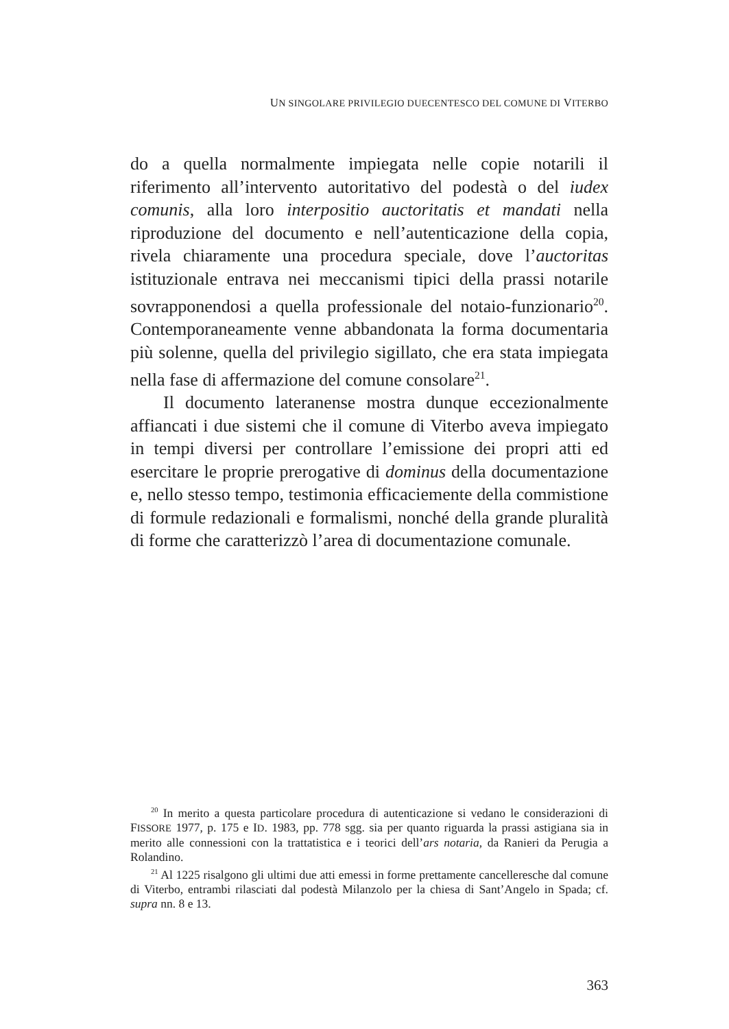UN SINGOLARE PRIVILEGIO DUECENTESCO DEL COMUNE DI VITERBO
do a quella normalmente impiegata nelle copie notarili il riferimento all’intervento autoritativo del podestà o del iudex comunis, alla loro interpositio auctoritatis et mandati nella riproduzione del documento e nell’autenticazione della copia, rivela chiaramente una procedura speciale, dove l’auctoritas istituzionale entrava nei meccanismi tipici della prassi notarile sovrapponendosi a quella professionale del notaio-funzionario<sup>20</sup>. Contemporaneamente venne abbandonata la forma documentaria più solenne, quella del privilegio sigillato, che era stata impiegata nella fase di affermazione del comune consolare<sup>21</sup>.
Il documento lateranense mostra dunque eccezionalmente affiancati i due sistemi che il comune di Viterbo aveva impiegato in tempi diversi per controllare l’emissione dei propri atti ed esercitare le proprie prerogative di dominus della documentazione e, nello stesso tempo, testimonia efficaciemente della commistione di formule redazionali e formalismi, nonché della grande pluralità di forme che caratterizzò l’area di documentazione comunale.
<sup>20</sup> In merito a questa particolare procedura di autenticazione si vedano le considerazioni di FISSORE 1977, p. 175 e ID. 1983, pp. 778 sgg. sia per quanto riguarda la prassi astigiana sia in merito alle connessioni con la trattatistica e i teorici dell’ars notaria, da Ranieri da Perugia a Rolandino.
<sup>21</sup> Al 1225 risalgono gli ultimi due atti emessi in forme prettamente cancelleresche dal comune di Viterbo, entrambi rilasciati dal podestà Milanzolo per la chiesa di Sant’Angelo in Spada; cf. supra nn. 8 e 13.
363